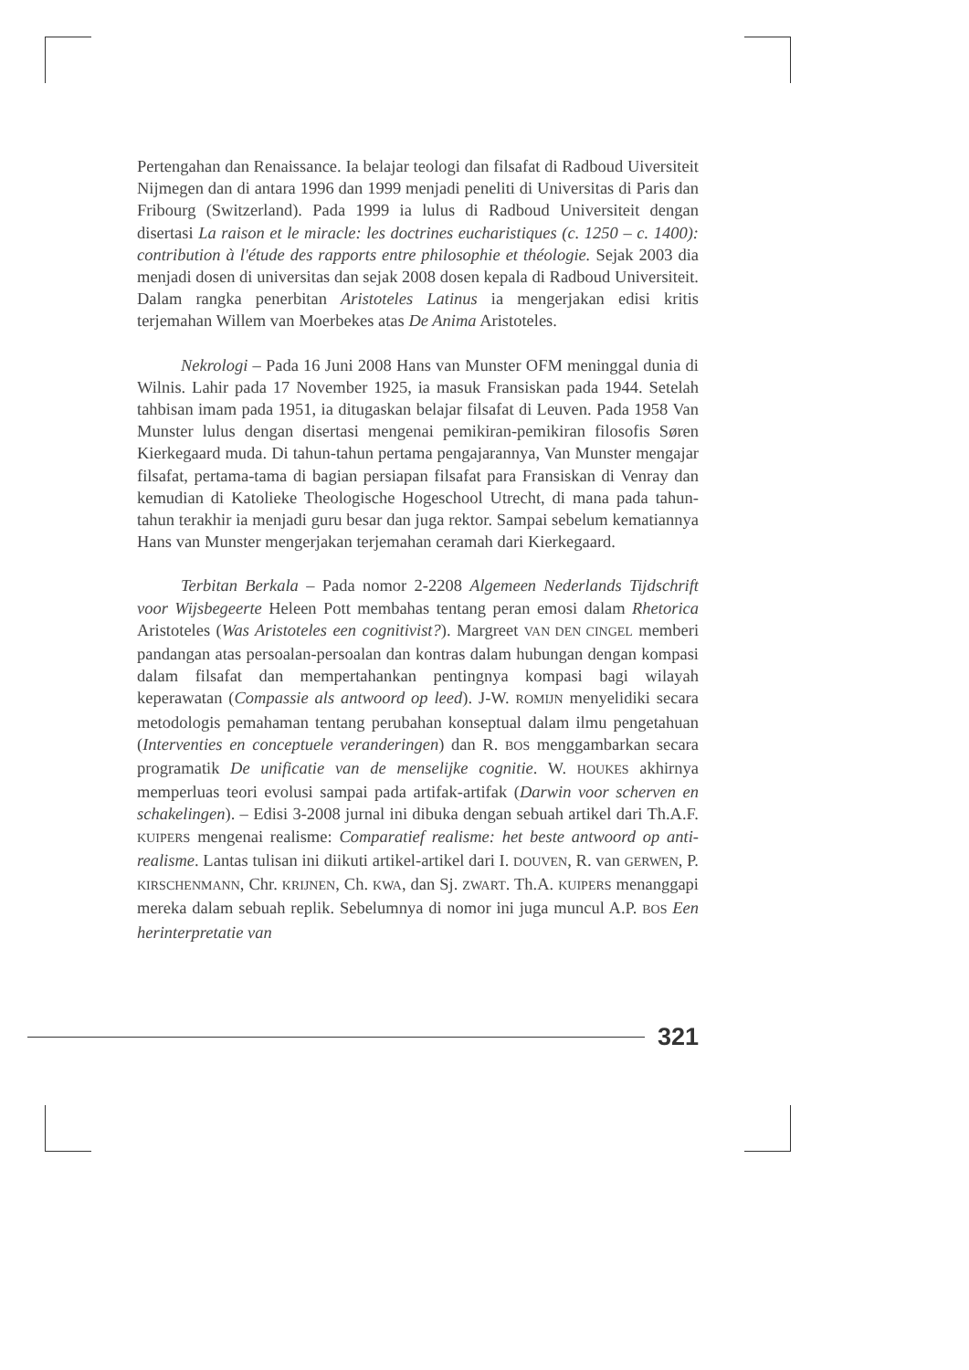Pertengahan dan Renaissance. Ia belajar teologi dan filsafat di Radboud Uiversiteit Nijmegen dan di antara 1996 dan 1999 menjadi peneliti di Universitas di Paris dan Fribourg (Switzerland). Pada 1999 ia lulus di Radboud Universiteit dengan disertasi La raison et le miracle: les doctrines eucharistiques (c. 1250 – c. 1400): contribution à l'étude des rapports entre philosophie et théologie. Sejak 2003 dia menjadi dosen di universitas dan sejak 2008 dosen kepala di Radboud Universiteit. Dalam rangka penerbitan Aristoteles Latinus ia mengerjakan edisi kritis terjemahan Willem van Moerbekes atas De Anima Aristoteles.
Nekrologi – Pada 16 Juni 2008 Hans van Munster OFM meninggal dunia di Wilnis. Lahir pada 17 November 1925, ia masuk Fransiskan pada 1944. Setelah tahbisan imam pada 1951, ia ditugaskan belajar filsafat di Leuven. Pada 1958 Van Munster lulus dengan disertasi mengenai pemikiran-pemikiran filosofis Søren Kierkegaard muda. Di tahun-tahun pertama pengajarannya, Van Munster mengajar filsafat, pertama-tama di bagian persiapan filsafat para Fransiskan di Venray dan kemudian di Katolieke Theologische Hogeschool Utrecht, di mana pada tahun-tahun terakhir ia menjadi guru besar dan juga rektor. Sampai sebelum kematiannya Hans van Munster mengerjakan terjemahan ceramah dari Kierkegaard.
Terbitan Berkala – Pada nomor 2-2208 Algemeen Nederlands Tijdschrift voor Wijsbegeerte Heleen Pott membahas tentang peran emosi dalam Rhetorica Aristoteles (Was Aristoteles een cognitivist?). Margreet VAN DEN CINGEL memberi pandangan atas persoalan-persoalan dan kontras dalam hubungan dengan kompasi dalam filsafat dan mempertahankan pentingnya kompasi bagi wilayah keperawatan (Compassie als antwoord op leed). J-W. ROMIJN menyelidiki secara metodologis pemahaman tentang perubahan konseptual dalam ilmu pengetahuan (Interventies en conceptuele veranderingen) dan R. BOS menggambarkan secara programatik De unificatie van de menselijke cognitie. W. HOUKES akhirnya memperluas teori evolusi sampai pada artifak-artifak (Darwin voor scherven en schakelingen). – Edisi 3-2008 jurnal ini dibuka dengan sebuah artikel dari Th.A.F. KUIPERS mengenai realisme: Comparatief realisme: het beste antwoord op anti-realisme. Lantas tulisan ini diikuti artikel-artikel dari I. DOUVEN, R. van GERWEN, P. KIRSCHENMANN, Chr. KRIJNEN, Ch. KWA, dan Sj. ZWART. Th.A. KUIPERS menanggapi mereka dalam sebuah replik. Sebelumnya di nomor ini juga muncul A.P. BOS Een herinterpretatie van
321